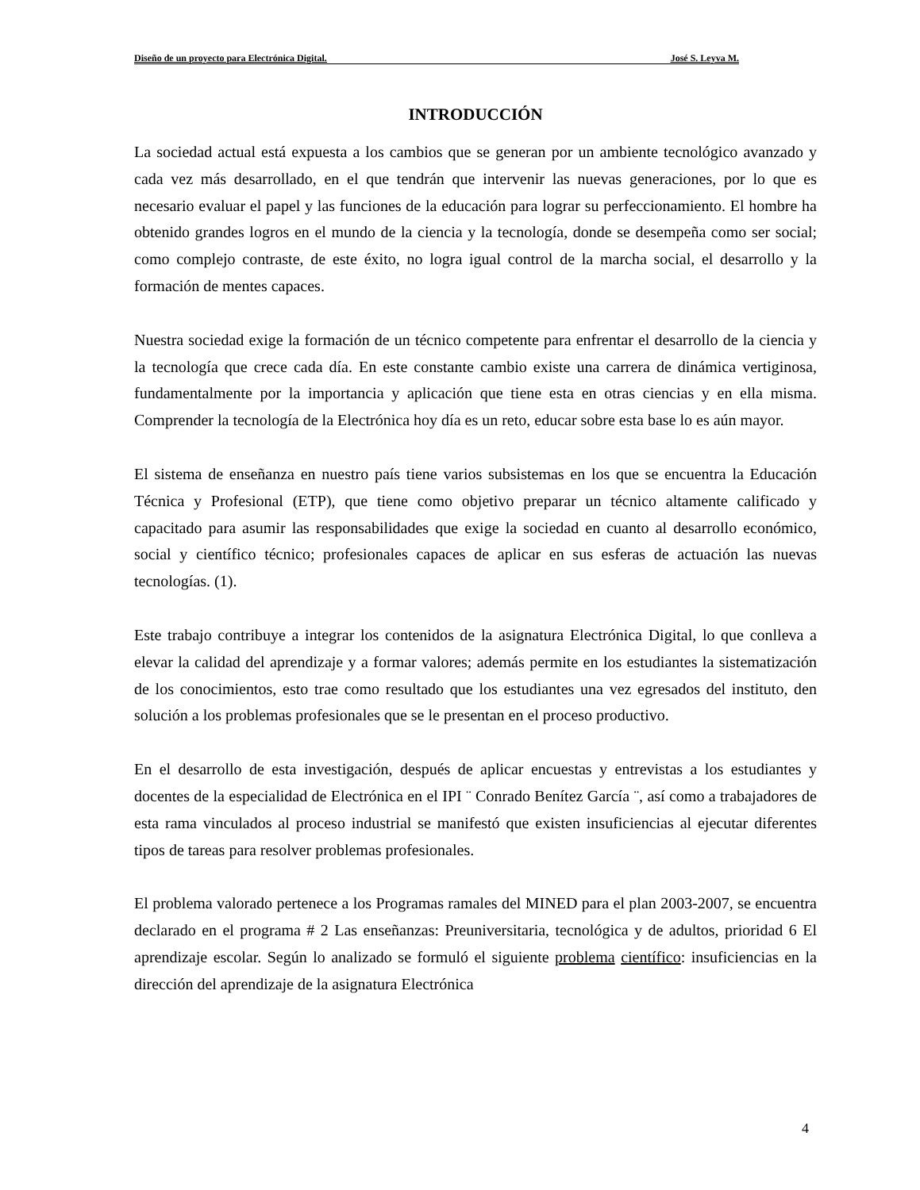Diseño de un proyecto para Electrónica Digital. José S. Leyva M.
INTRODUCCIÓN
La sociedad actual está expuesta a los cambios que se generan por un ambiente tecnológico avanzado y cada vez más desarrollado, en el que tendrán que intervenir las nuevas generaciones, por lo que es necesario evaluar el papel y las funciones de la educación para lograr su perfeccionamiento. El hombre ha obtenido grandes logros en el mundo de la ciencia y la tecnología, donde se desempeña como ser social; como complejo contraste, de este éxito, no logra igual control de la marcha social, el desarrollo y la formación de mentes capaces.
Nuestra sociedad exige la formación de un técnico competente para enfrentar el desarrollo de la ciencia y la tecnología que crece cada día. En este constante cambio existe una carrera de dinámica vertiginosa, fundamentalmente por la importancia y aplicación que tiene esta en otras ciencias y en ella misma. Comprender la tecnología de la Electrónica hoy día es un reto, educar sobre esta base lo es aún mayor.
El sistema de enseñanza en nuestro país tiene varios subsistemas en los que se encuentra la Educación Técnica y Profesional (ETP), que tiene como objetivo preparar un técnico altamente calificado y capacitado para asumir las responsabilidades que exige la sociedad en cuanto al desarrollo económico, social y científico técnico; profesionales capaces de aplicar en sus esferas de actuación las nuevas tecnologías. (1).
Este trabajo contribuye a integrar los contenidos de la asignatura Electrónica Digital, lo que conlleva a elevar la calidad del aprendizaje y a formar valores; además permite en los estudiantes la sistematización de los conocimientos, esto trae como resultado que los estudiantes una vez egresados del instituto, den solución a los problemas profesionales que se le presentan en el proceso productivo.
En el desarrollo de esta investigación, después de aplicar encuestas y entrevistas a los estudiantes y docentes de la especialidad de Electrónica en el IPI ¨ Conrado Benítez García ¨, así como a trabajadores de esta rama vinculados al proceso industrial se manifestó que existen insuficiencias al ejecutar diferentes tipos de tareas para resolver problemas profesionales.
El problema valorado pertenece a los Programas ramales del MINED para el plan 2003-2007, se encuentra declarado en el programa # 2 Las enseñanzas: Preuniversitaria, tecnológica y de adultos, prioridad 6 El aprendizaje escolar. Según lo analizado se formuló el siguiente problema científico: insuficiencias en la dirección del aprendizaje de la asignatura Electrónica
4